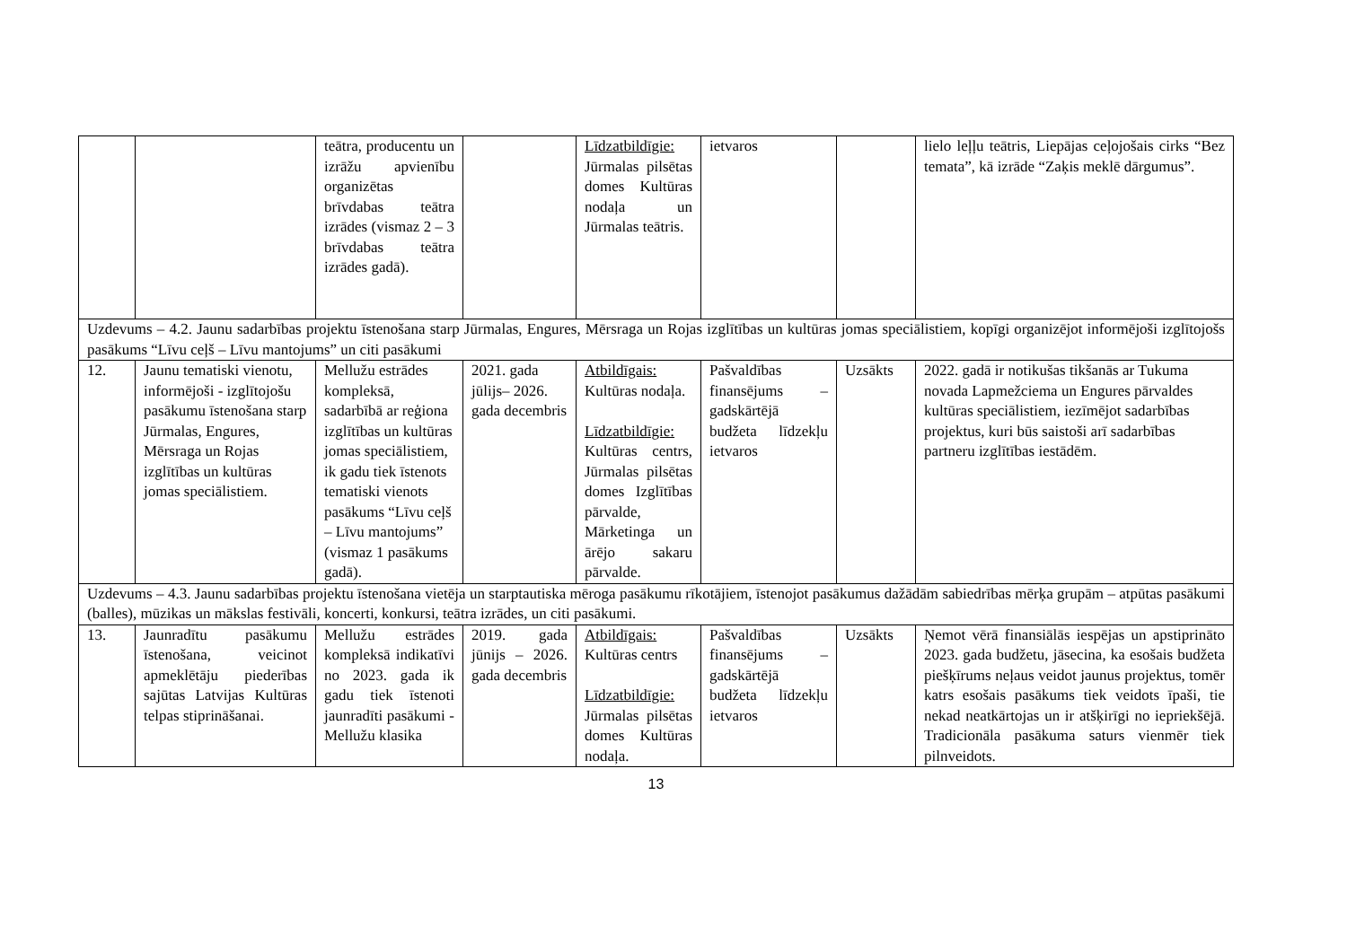| | | teātra, producentu un izrāžu apvienību organizētas brīvdabas teātra izrādes (vismaz 2 – 3 brīvdabas teātra izrādes gadā). | | Līdzatbildīgie: Jūrmalas pilsētas domes Kultūras nodaļa un Jūrmalas teātris. | ietvaros | | lielo leļļu teātris, Liepājas ceļojošais cirks “Bez temata”, kā izrāde “Zaķis meklē dārgumus”. |
| Uzdevums – 4.2. Jaunu sadarbības projektu īstenošana starp Jūrmalas, Engures, Mērsraga un Rojas izglītības un kultūras jomas speciālistiem, kopīgi organizējot informējoši izglītojošs pasākums “Līvu ceļš – Līvu mantojums” un citi pasākumi | | | | | | | |
| 12. | Jaunu tematiski vienotu, informējoši - izglītojošu pasākumu īstenošana starp Jūrmalas, Engures, Mērsraga un Rojas izglītības un kultūras jomas speciālistiem. | Mellužu estrādes kompleksā, sadarbībā ar reģiona izglītības un kultūras jomas speciālistiem, ik gadu tiek īstenots tematiski vienots pasākums “Līvu ceļš – Līvu mantojums” (vismaz 1 pasākums gadā). | 2021. gada jūlijs– 2026. gada decembris | Atbildīgais: Kultūras nodaļa. Līdzatbildīgie: Kultūras centrs, Jūrmalas pilsētas domes Izglītības pārvalde, Mārketinga un ārējo sakaru pārvalde. | Pašvaldības finansējums – gadskārtējā budžeta līdzekļu ietvaros | Uzsākts | 2022. gadā ir notikušas tikšanās ar Tukuma novada Lapmežciema un Engures pārvaldes kultūras speciālistiem, iezīmējot sadarbības projektus, kuri būs saistoši arī sadarbības partneru izglītības iestādēm. |
| Uzdevums – 4.3. Jaunu sadarbības projektu īstenošana vietēja un starptautiska mēroga pasākumu rīkotājiem, īstenojot pasākumus dažādām sabiedrības mērķa grupām – atpūtas pasākumi (balles), mūzikas un mākslas festivāli, koncerti, konkursi, teātra izrādes, un citi pasākumi. | | | | | | | |
| 13. | Jaunradītu pasākumu īstenošana, veicinot apmeklētāju piederības sajūtas Latvijas Kultūras telpas stiprināšanai. | Mellužu estrādes kompleksā indikatīvi no 2023. gada ik gadu tiek īstenoti jaunradīti pasākumi - Mellužu klasika | 2019. gada jūnijs – 2026. gada decembris | Atbildīgais: Kultūras centrs Līdzatbildīgie: Jūrmalas pilsētas domes Kultūras nodaļa. | Pašvaldības finansējums – gadskārtējā budžeta līdzekļu ietvaros | Uzsākts | Ņemot vērā finansiālās iespējas un apstiprināto 2023. gada budžetu, jāsecina, ka esošais budžeta piešķīrums neļaus veidot jaunus projektus, tomēr katrs esošais pasākums tiek veidots īpaši, tie nekad neatkārtojas un ir atšķirīgi no iepriekšējā. Tradicionāla pasākuma saturs vienmēr tiek pilnveidots. |
13